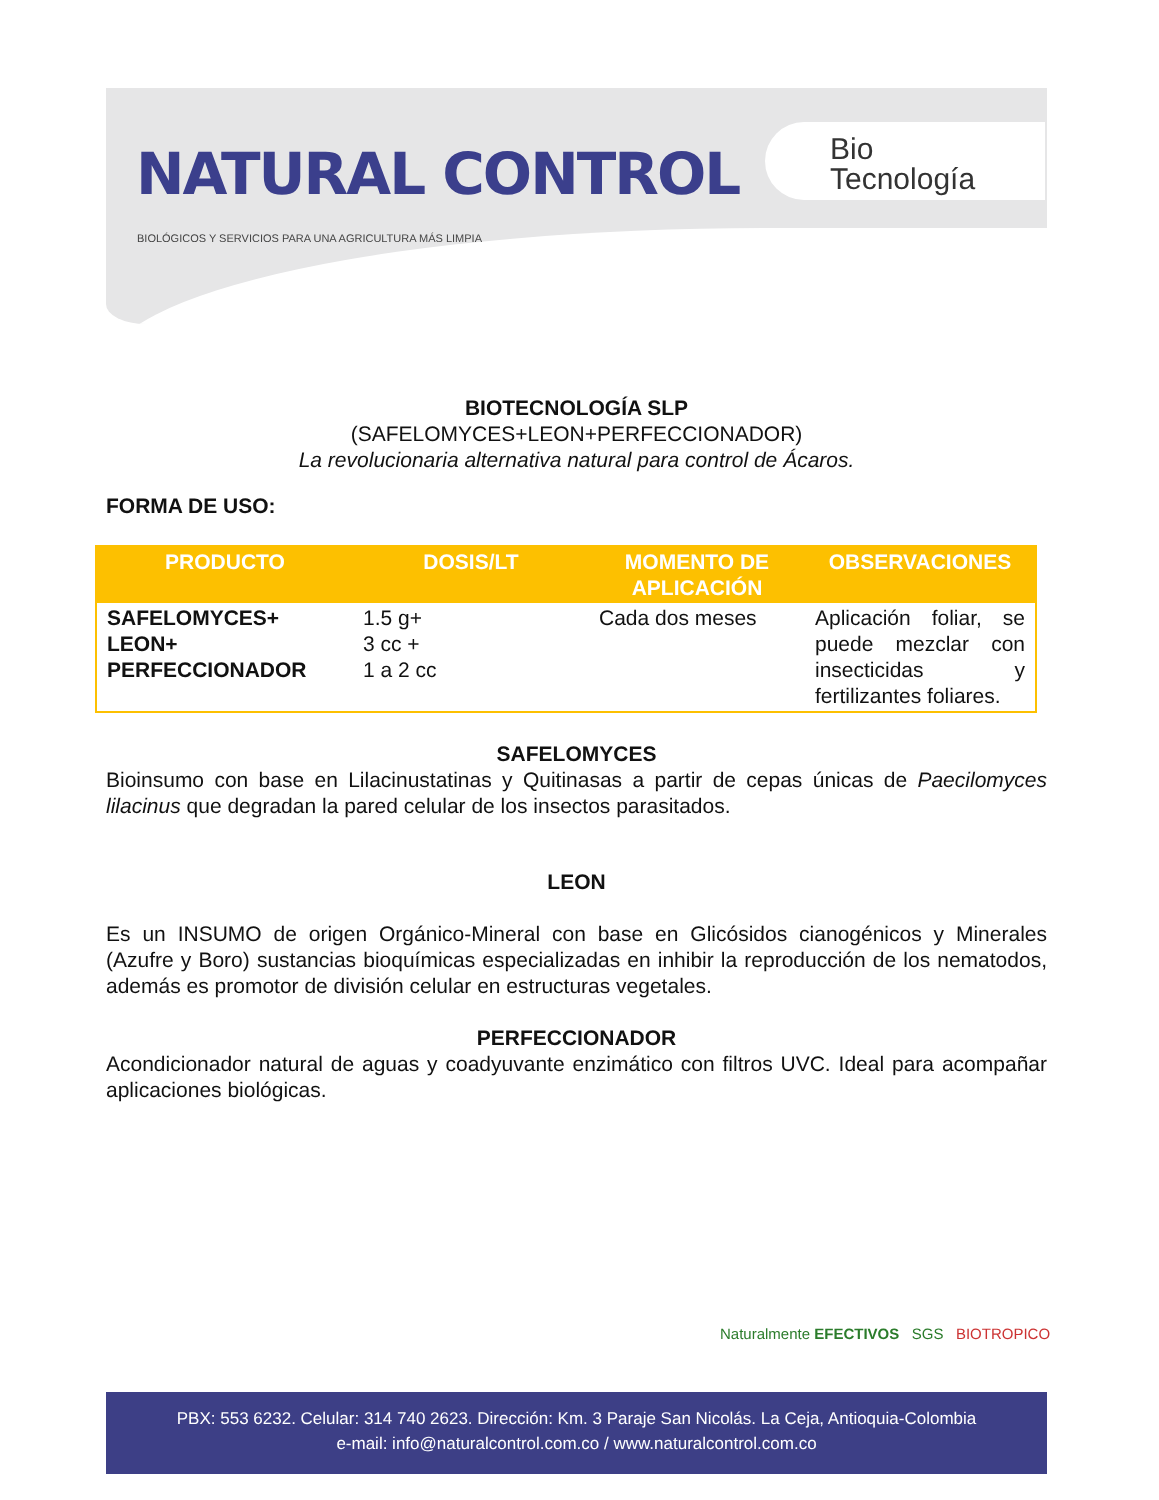NATURAL CONTROL
BIOLÓGICOS Y SERVICIOS PARA UNA AGRICULTURA MÁS LIMPIA
Bio
Tecnología
BIOTECNOLOGÍA SLP
(SAFELOMYCES+LEON+PERFECCIONADOR)
La revolucionaria alternativa natural para control de Ácaros.
FORMA DE USO:
| PRODUCTO | DOSIS/LT | MOMENTO DE APLICACIÓN | OBSERVACIONES |
| --- | --- | --- | --- |
| SAFELOMYCES+ LEON+ PERFECCIONADOR | 1.5 g+ 3 cc + 1 a 2 cc | Cada dos meses | Aplicación foliar, se puede mezclar con insecticidas y fertilizantes foliares. |
SAFELOMYCES
Bioinsumo con base en Lilacinustatinas y Quitinasas a partir de cepas únicas de Paecilomyces lilacinus que degradan la pared celular de los insectos parasitados.
LEON
Es un INSUMO de origen Orgánico-Mineral con base en Glicósidos cianogénicos y Minerales (Azufre y Boro) sustancias bioquímicas especializadas en inhibir la reproducción de los nematodos, además es promotor de división celular en estructuras vegetales.
PERFECCIONADOR
Acondicionador natural de aguas y coadyuvante enzimático con filtros UVC. Ideal para acompañar aplicaciones biológicas.
Naturalmente EFECTIVOS SGS BIOTROPICO
PBX: 553 6232. Celular: 314 740 2623. Dirección: Km. 3 Paraje San Nicolás. La Ceja, Antioquia-Colombia
e-mail: info@naturalcontrol.com.co / www.naturalcontrol.com.co